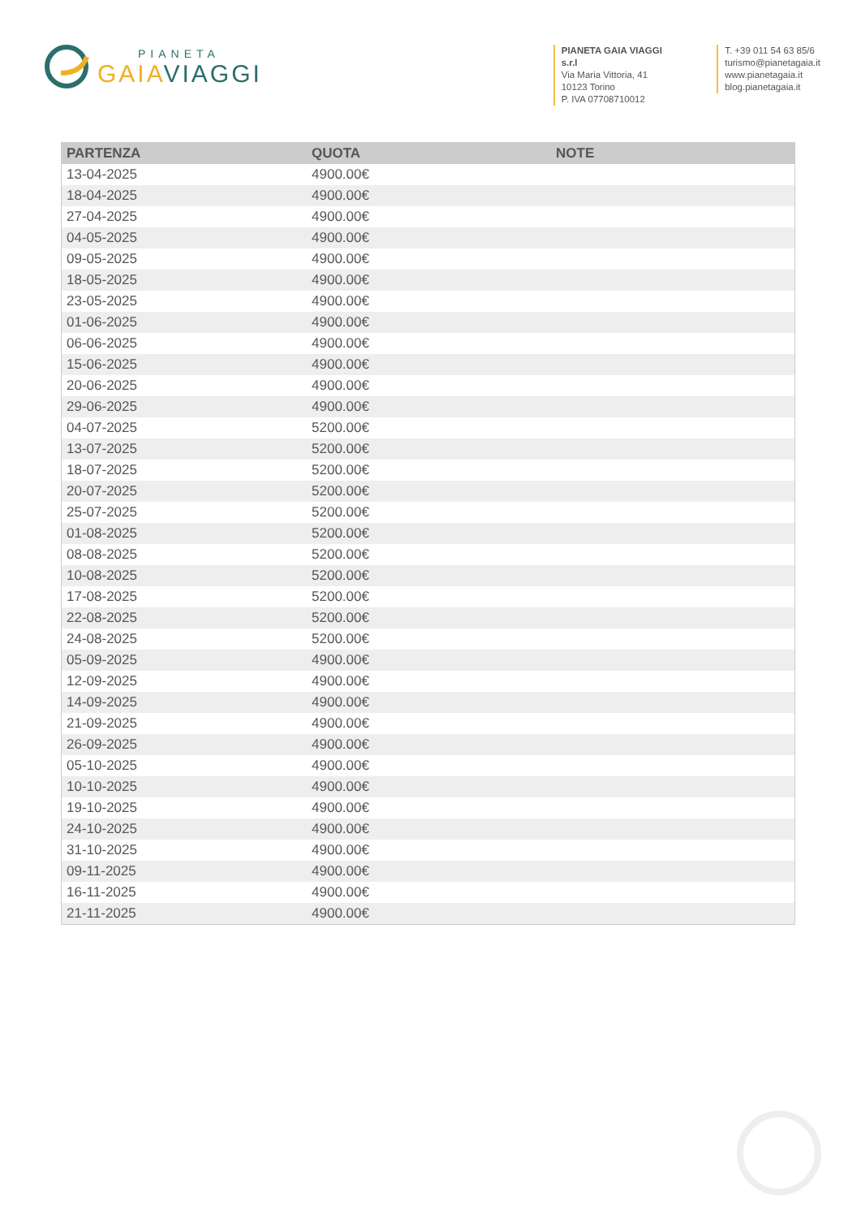PIANETA
GAIA VIAGGI
PIANETA GAIA VIAGGI s.r.l
Via Maria Vittoria, 41
10123 Torino
P. IVA 07708710012
T. +39 011 54 63 85/6
turismo@pianetagaia.it
www.pianetagaia.it
blog.pianetagaia.it
| PARTENZA | QUOTA | NOTE |
| --- | --- | --- |
| 13-04-2025 | 4900.00€ | |
| 18-04-2025 | 4900.00€ | |
| 27-04-2025 | 4900.00€ | |
| 04-05-2025 | 4900.00€ | |
| 09-05-2025 | 4900.00€ | |
| 18-05-2025 | 4900.00€ | |
| 23-05-2025 | 4900.00€ | |
| 01-06-2025 | 4900.00€ | |
| 06-06-2025 | 4900.00€ | |
| 15-06-2025 | 4900.00€ | |
| 20-06-2025 | 4900.00€ | |
| 29-06-2025 | 4900.00€ | |
| 04-07-2025 | 5200.00€ | |
| 13-07-2025 | 5200.00€ | |
| 18-07-2025 | 5200.00€ | |
| 20-07-2025 | 5200.00€ | |
| 25-07-2025 | 5200.00€ | |
| 01-08-2025 | 5200.00€ | |
| 08-08-2025 | 5200.00€ | |
| 10-08-2025 | 5200.00€ | |
| 17-08-2025 | 5200.00€ | |
| 22-08-2025 | 5200.00€ | |
| 24-08-2025 | 5200.00€ | |
| 05-09-2025 | 4900.00€ | |
| 12-09-2025 | 4900.00€ | |
| 14-09-2025 | 4900.00€ | |
| 21-09-2025 | 4900.00€ | |
| 26-09-2025 | 4900.00€ | |
| 05-10-2025 | 4900.00€ | |
| 10-10-2025 | 4900.00€ | |
| 19-10-2025 | 4900.00€ | |
| 24-10-2025 | 4900.00€ | |
| 31-10-2025 | 4900.00€ | |
| 09-11-2025 | 4900.00€ | |
| 16-11-2025 | 4900.00€ | |
| 21-11-2025 | 4900.00€ | |